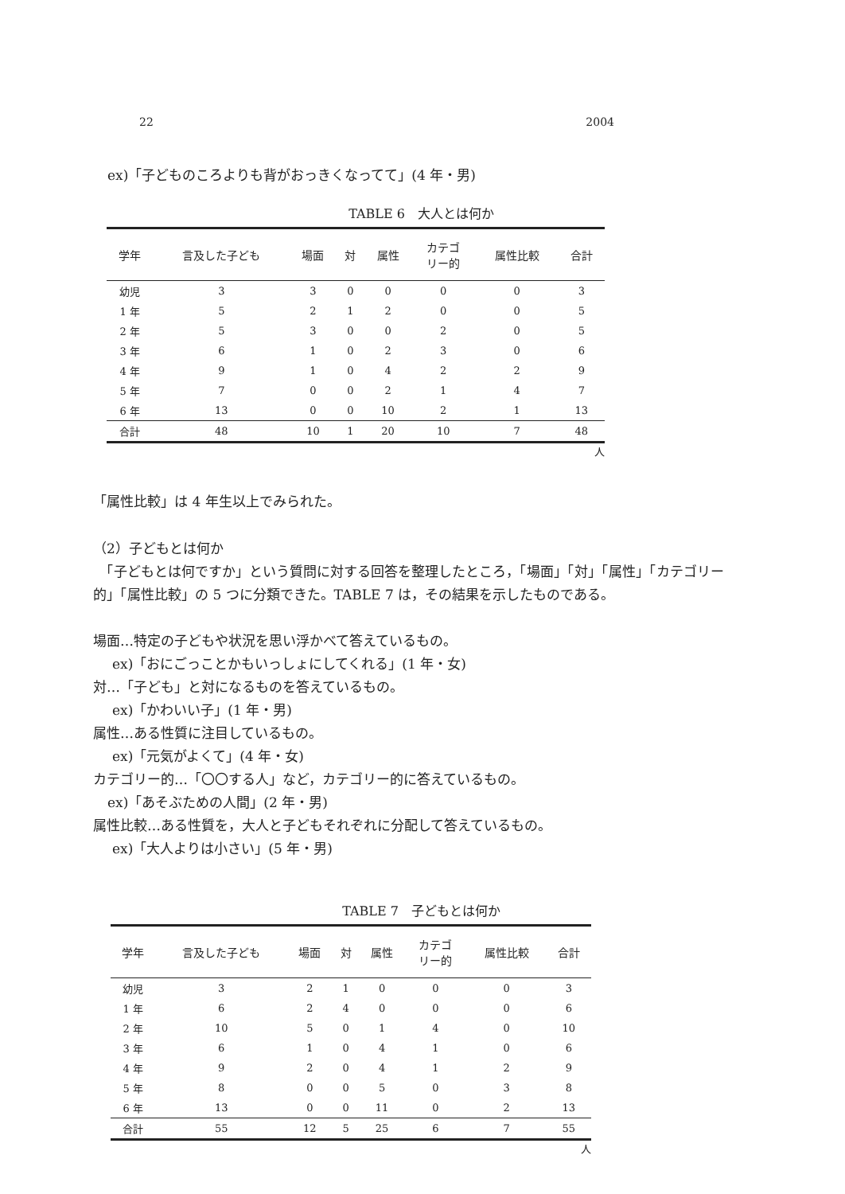22 2004
ex)「子どものころよりも背がおっきくなってて」(4 年・男)
TABLE 6　大人とは何か
| 学年 | 言及した子ども | 場面 | 対 | 属性 | カテゴ リー的 | 属性比較 | 合計 |
| --- | --- | --- | --- | --- | --- | --- | --- |
| 幼児 | 3 | 3 | 0 | 0 | 0 | 0 | 3 |
| 1 年 | 5 | 2 | 1 | 2 | 0 | 0 | 5 |
| 2 年 | 5 | 3 | 0 | 0 | 2 | 0 | 5 |
| 3 年 | 6 | 1 | 0 | 2 | 3 | 0 | 6 |
| 4 年 | 9 | 1 | 0 | 4 | 2 | 2 | 9 |
| 5 年 | 7 | 0 | 0 | 2 | 1 | 4 | 7 |
| 6 年 | 13 | 0 | 0 | 10 | 2 | 1 | 13 |
| 合計 | 48 | 10 | 1 | 20 | 10 | 7 | 48 |
人
「属性比較」は 4 年生以上でみられた。
（2）子どもとは何か
　「子どもとは何ですか」という質問に対する回答を整理したところ，「場面」「対」「属性」「カテゴリー的」「属性比較」の 5 つに分類できた。TABLE 7 は，その結果を示したものである。
場面…特定の子どもや状況を思い浮かべて答えているもの。
ex)「おにごっことかもいっしょにしてくれる」(1 年・女)
対…「子ども」と対になるものを答えているもの。
ex)「かわいい子」(1 年・男)
属性…ある性質に注目しているもの。
ex)「元気がよくて」(4 年・女)
カテゴリー的…「〇〇する人」など，カテゴリー的に答えているもの。
ex)「あそぶための人間」(2 年・男)
属性比較…ある性質を，大人と子どもそれぞれに分配して答えているもの。
ex)「大人よりは小さい」(5 年・男)
TABLE 7　子どもとは何か
| 学年 | 言及した子ども | 場面 | 対 | 属性 | カテゴ リー的 | 属性比較 | 合計 |
| --- | --- | --- | --- | --- | --- | --- | --- |
| 幼児 | 3 | 2 | 1 | 0 | 0 | 0 | 3 |
| 1 年 | 6 | 2 | 4 | 0 | 0 | 0 | 6 |
| 2 年 | 10 | 5 | 0 | 1 | 4 | 0 | 10 |
| 3 年 | 6 | 1 | 0 | 4 | 1 | 0 | 6 |
| 4 年 | 9 | 2 | 0 | 4 | 1 | 2 | 9 |
| 5 年 | 8 | 0 | 0 | 5 | 0 | 3 | 8 |
| 6 年 | 13 | 0 | 0 | 11 | 0 | 2 | 13 |
| 合計 | 55 | 12 | 5 | 25 | 6 | 7 | 55 |
人